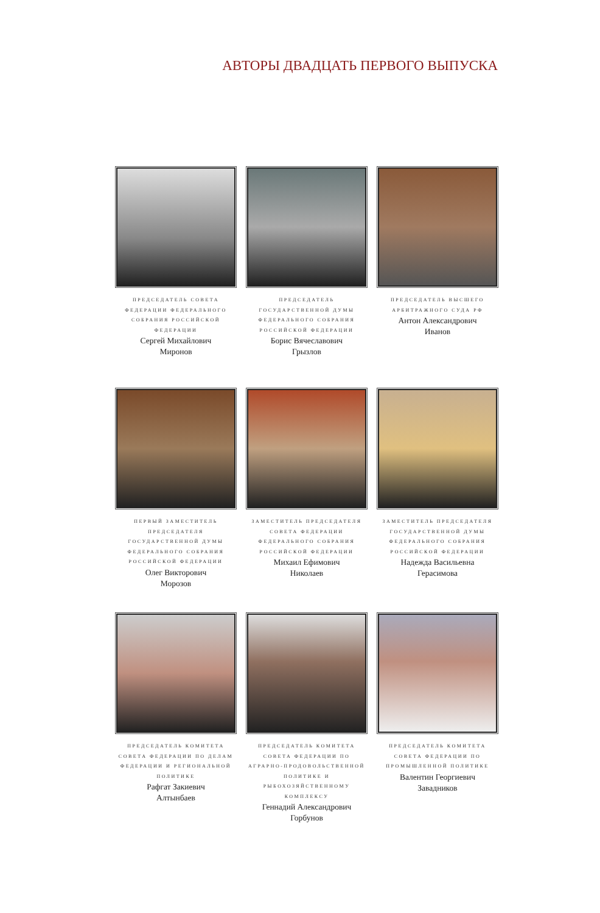АВТОРЫ ДВАДЦАТЬ ПЕРВОГО ВЫПУСКА
ПРЕДСЕДАТЕЛЬ СОВЕТА ФЕДЕРАЦИИ ФЕДЕРАЛЬНОГО СОБРАНИЯ РОССИЙСКОЙ ФЕДЕРАЦИИ
Сергей Михайлович
Миронов
ПРЕДСЕДАТЕЛЬ ГОСУДАРСТВЕННОЙ ДУМЫ ФЕДЕРАЛЬНОГО СОБРАНИЯ РОССИЙСКОЙ ФЕДЕРАЦИИ
Борис Вячеславович
Грызлов
ПРЕДСЕДАТЕЛЬ ВЫСШЕГО АРБИТРАЖНОГО СУДА РФ
Антон Александрович
Иванов
ПЕРВЫЙ ЗАМЕСТИТЕЛЬ ПРЕДСЕДАТЕЛЯ ГОСУДАРСТВЕННОЙ ДУМЫ ФЕДЕРАЛЬНОГО СОБРАНИЯ РОССИЙСКОЙ ФЕДЕРАЦИИ
Олег Викторович
Морозов
ЗАМЕСТИТЕЛЬ ПРЕДСЕДАТЕЛЯ СОВЕТА ФЕДЕРАЦИИ ФЕДЕРАЛЬНОГО СОБРАНИЯ РОССИЙСКОЙ ФЕДЕРАЦИИ
Михаил Ефимович
Николаев
ЗАМЕСТИТЕЛЬ ПРЕДСЕДАТЕЛЯ ГОСУДАРСТВЕННОЙ ДУМЫ ФЕДЕРАЛЬНОГО СОБРАНИЯ РОССИЙСКОЙ ФЕДЕРАЦИИ
Надежда Васильевна
Герасимова
ПРЕДСЕДАТЕЛЬ КОМИТЕТА СОВЕТА ФЕДЕРАЦИИ ПО ДЕЛАМ ФЕДЕРАЦИИ И РЕГИОНАЛЬНОЙ ПОЛИТИКЕ
Рафгат Закиевич
Алтынбаев
ПРЕДСЕДАТЕЛЬ КОМИТЕТА СОВЕТА ФЕДЕРАЦИИ ПО АГРАРНО-ПРОДОВОЛЬСТВЕННОЙ ПОЛИТИКЕ И РЫБОХОЗЯЙСТВЕННОМУ КОМПЛЕКСУ
Геннадий Александрович
Горбунов
ПРЕДСЕДАТЕЛЬ КОМИТЕТА СОВЕТА ФЕДЕРАЦИИ ПО ПРОМЫШЛЕННОЙ ПОЛИТИКЕ
Валентин Георгиевич
Завадников